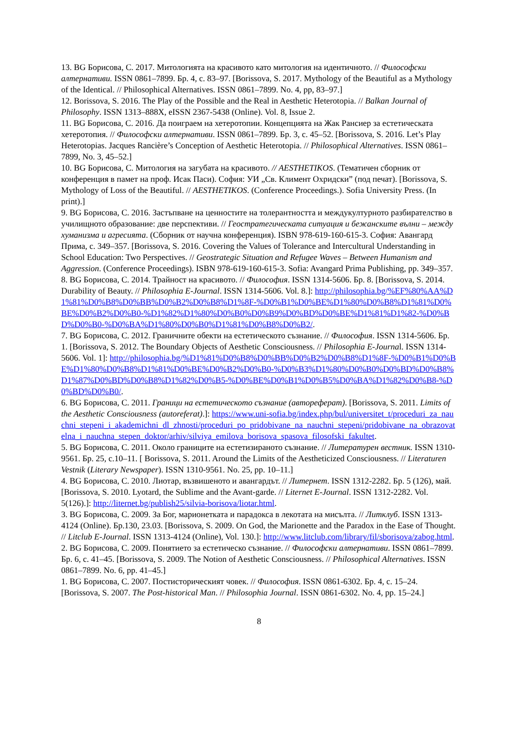13. BG Борисова, С. 2017. Митологията на красивото като митология на идентичното. // Философски алтернативи. ISSN 0861–7899. Бр. 4, с. 83–97. [Borissova, S. 2017. Mythology of the Beautiful as a Mythology of the Identical. // Philosophical Alternatives. ISSN 0861–7899. No. 4, pp, 83–97.]
12. Borissova, S. 2016. The Play of the Possible and the Real in Aesthetic Heterotopia. // Balkan Journal of Philosophy. ISSN 1313–888X, eISSN 2367-5438 (Online). Vol. 8, Issue 2.
11. BG Борисова, С. 2016. Да поиграем на хетеротопии. Концепцията на Жак Рансиер за естетическата хетеротопия. // Философски алтернативи. ISSN 0861–7899. Бр. 3, с. 45–52. [Borissova, S. 2016. Let’s Play Heterotopias. Jacques Rancière’s Conception of Aesthetic Heterotopia. // Philosophical Alternatives. ISSN 0861–7899, No. 3, 45–52.]
10. BG Борисова, С. Митология на загубата на красивото. // AESTHETIKOS. (Тематичен сборник от конференция в памет на проф. Исак Паси). София: УИ „Св. Климент Охридски” (под печат). [Borissova, S. Mythology of Loss of the Beautiful. // AESTHETIKOS. (Conference Proceedings.). Sofia University Press. (In print).]
9. BG Борисова, С. 2016. Застъпване на ценностите на толерантността и междукултурното разбирателство в училищното образование: две перспективи. // Геостратегическата ситуация и бежанските вълни – между хуманизма и агресията. (Сборник от научна конференция). ISBN 978-619-160-615-3. София: Авангард Прима, с. 349–357. [Borissova, S. 2016. Covering the Values of Tolerance and Intercultural Understanding in School Education: Two Perspectives. // Geostrategic Situation and Refugee Waves – Between Humanism and Aggression. (Conference Proceedings). ISBN 978-619-160-615-3. Sofia: Avangard Prima Publishing, pp. 349–357.
8. BG Борисова, С. 2014. Трайност на красивото. // Философия. ISSN 1314-5606. Бр. 8. [Borissova, S. 2014. Durability of Beauty. // Philosophia E-Journal. ISSN 1314-5606. Vol. 8.]: http://philosophia.bg/%EF%80%AA%D1%81%D0%B8%D0%BB%D0%B2%D0%B8%D1%8F-%D0%B1%D0%BE%D1%80%D0%B8%D1%81%D0%BE%D0%B2%D0%B0-%D1%82%D1%80%D0%B0%D0%B9%D0%BD%D0%BE%D1%81%D1%82-%D0%BD%D0%B0-%D0%BA%D1%80%D0%B0%D1%81%D0%B8%D0%B2/.
7. BG Борисова, С. 2012. Граничните обекти на естетическото съзнание. // Философия. ISSN 1314-5606. Бр. 1. [Borissova, S. 2012. The Boundary Objects of Aesthetic Consciousness. // Philosophia E-Journal. ISSN 1314-5606. Vol. 1]: http://philosophia.bg/%D1%81%D0%B8%D0%BB%D0%B2%D0%B8%D1%8F-%D0%B1%D0%BE%D1%80%D0%B8%D1%81%D0%BE%D0%B2%D0%B0-%D0%B3%D1%80%D0%B0%D0%BD%D0%B8%D1%87%D0%BD%D0%B8%D1%82%D0%B5-%D0%BE%D0%B1%D0%B5%D0%BA%D1%82%D0%B8-%D0%BD%D0%B0/.
6. BG Борисова, С. 2011. Граници на естетическото съзнание (автореферат). [Borissova, S. 2011. Limits of the Aesthetic Consciousness (autoreferat).]: https://www.uni-sofia.bg/index.php/bul/universitet_t/proceduri_za_nauchni_stepeni_i_akademichni_dl_zhnosti/proceduri_po_pridobivane_na_nauchni_stepeni/pridobivane_na_obrazovatelna_i_nauchna_stepen_doktor/arhiv/silviya_emilova_borisova_spasova_filosofski_fakultet.
5. BG Борисова, С. 2011. Около границите на естетизираното съзнание. // Литературен вестник. ISSN 1310-9561. Бр. 25, с.10–11. [ Borissova, S. 2011. Around the Limits of the Aestheticized Consciousness. // Literaturen Vestnik (Literary Newspaper). ISSN 1310-9561. No. 25, pp. 10–11.]
4. BG Борисова, С. 2010. Лиотар, възвишеното и авангардът. // Литернет. ISSN 1312-2282. Бр. 5 (126), май. [Borissova, S. 2010. Lyotard, the Sublime and the Avant-garde. // Liternet E-Journal. ISSN 1312-2282. Vol. 5(126).]: http://liternet.bg/publish25/silvia-borisova/liotar.html.
3. BG Борисова, С. 2009. За Бог, марионетката и парадокса в лекотата на мисълта. // Литклуб. ISSN 1313-4124 (Online). Бр.130, 23.03. [Borissova, S. 2009. On God, the Marionette and the Paradox in the Ease of Thought. // Litclub E-Journal. ISSN 1313-4124 (Online), Vol. 130.]: http://www.litclub.com/library/fil/sborisova/zabog.html.
2. BG Борисова, С. 2009. Понятието за естетическо съзнание. // Философски алтернативи. ISSN 0861–7899. Бр. 6, с. 41–45. [Borissova, S. 2009. The Notion of Aesthetic Consciousness. // Philosophical Alternatives. ISSN 0861–7899. No. 6, pp. 41–45.]
1. BG Борисова, С. 2007. Постисторическият човек. // Философия. ISSN 0861-6302. Бр. 4, с. 15–24. [Borissova, S. 2007. The Post-historical Man. // Philosophia Journal. ISSN 0861-6302. No. 4, pp. 15–24.]
8